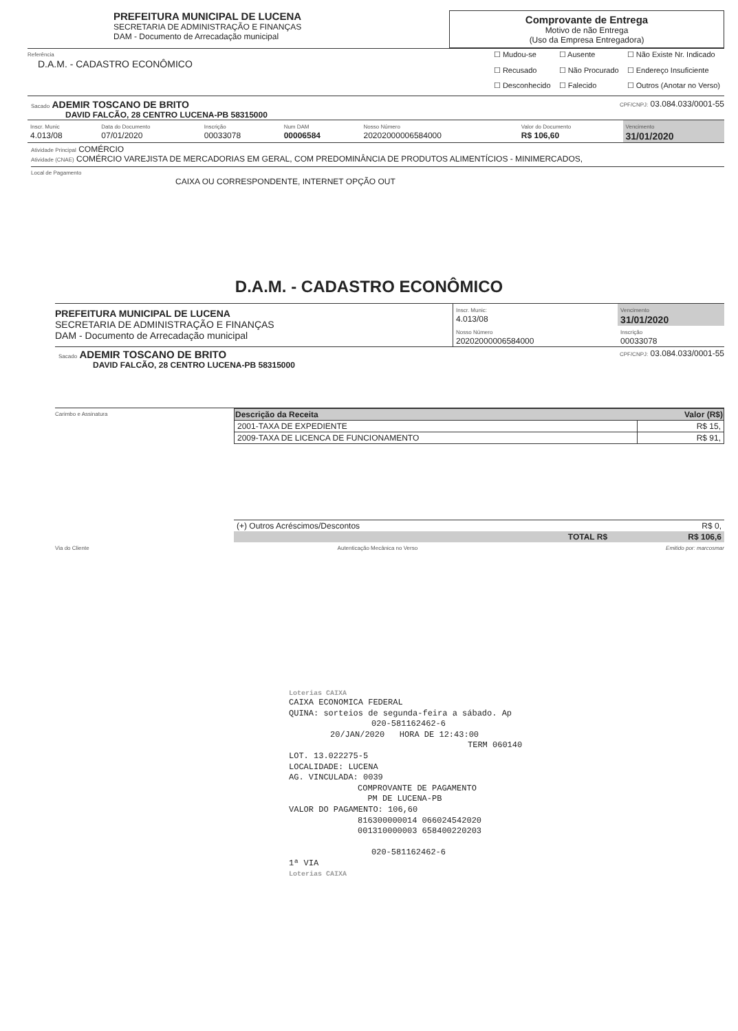PREFEITURA MUNICIPAL DE LUCENA
SECRETARIA DE ADMINISTRAÇÃO E FINANÇAS
DAM - Documento de Arrecadação municipal
Comprovante de Entrega
Motivo de não Entrega
(Uso da Empresa Entregadora)
Referência
D.A.M. - CADASTRO ECONÔMICO
| ☐ Mudou-se | ☐ Ausente | ☐ Não Existe Nr. Indicado |
| ☐ Recusado | ☐ Não Procurado | ☐ Endereço Insuficiente |
| ☐ Desconhecido | ☐ Falecido | ☐ Outros (Anotar no Verso) |
Sacado ADEMIR TOSCANO DE BRITO CPF/CNPJ: 03.084.033/0001-55
DAVID FALCÃO, 28 CENTRO LUCENA-PB 58315000
| Inscr. Munic 4.013/08 | Data do Documento 07/01/2020 | Inscrição 00033078 | Num DAM 00006584 | Nosso Número 20202000006584000 | Valor do Documento R$ 106,60 | Vencimento 31/01/2020 |
Atividade Principal COMÉRCIO
Atividade (CNAE) COMÉRCIO VAREJISTA DE MERCADORIAS EM GERAL, COM PREDOMINÂNCIA DE PRODUTOS ALIMENTÍCIOS - MINIMERCADOS,
Local de Pagamento
CAIXA OU CORRESPONDENTE, INTERNET OPÇÃO OUT
D.A.M. - CADASTRO ECONÔMICO
PREFEITURA MUNICIPAL DE LUCENA
SECRETARIA DE ADMINISTRAÇÃO E FINANÇAS
DAM - Documento de Arrecadação municipal
| Inscr. Munic: 4.013/08 | Vencimento 31/01/2020 |
| Nosso Número 20202000006584000 | Inscrição 00033078 |
Sacado ADEMIR TOSCANO DE BRITO CPF/CNPJ: 03.084.033/0001-55
DAVID FALCÃO, 28 CENTRO LUCENA-PB 58315000
Carimbo e Assinatura
| Descrição da Receita | Valor (R$) |
| --- | --- |
| 2001-TAXA DE EXPEDIENTE | R$ 15, |
| 2009-TAXA DE LICENCA DE FUNCIONAMENTO | R$ 91, |
| (+) Outros Acréscimos/Descontos | R$ 0, |
| TOTAL R$ | R$ 106,6 |
Via do Cliente Autenticação Mecânica no Verso Emitido por: marcosmar
Loterias CAIXA
CAIXA ECONOMICA FEDERAL
QUINA: sorteios de segunda-feira a sábado. Ap
020-581162462-6
20/JAN/2020 HORA DE 12:43:00
TERM 060140
LOT. 13.022275-5
LOCALIDADE: LUCENA
AG. VINCULADA: 0039
COMPROVANTE DE PAGAMENTO
PM DE LUCENA-PB
VALOR DO PAGAMENTO: 106,60
816300000014 066024542020
001310000003 658400220203
020-581162462-6
1ª VIA
Loterias CAIXA